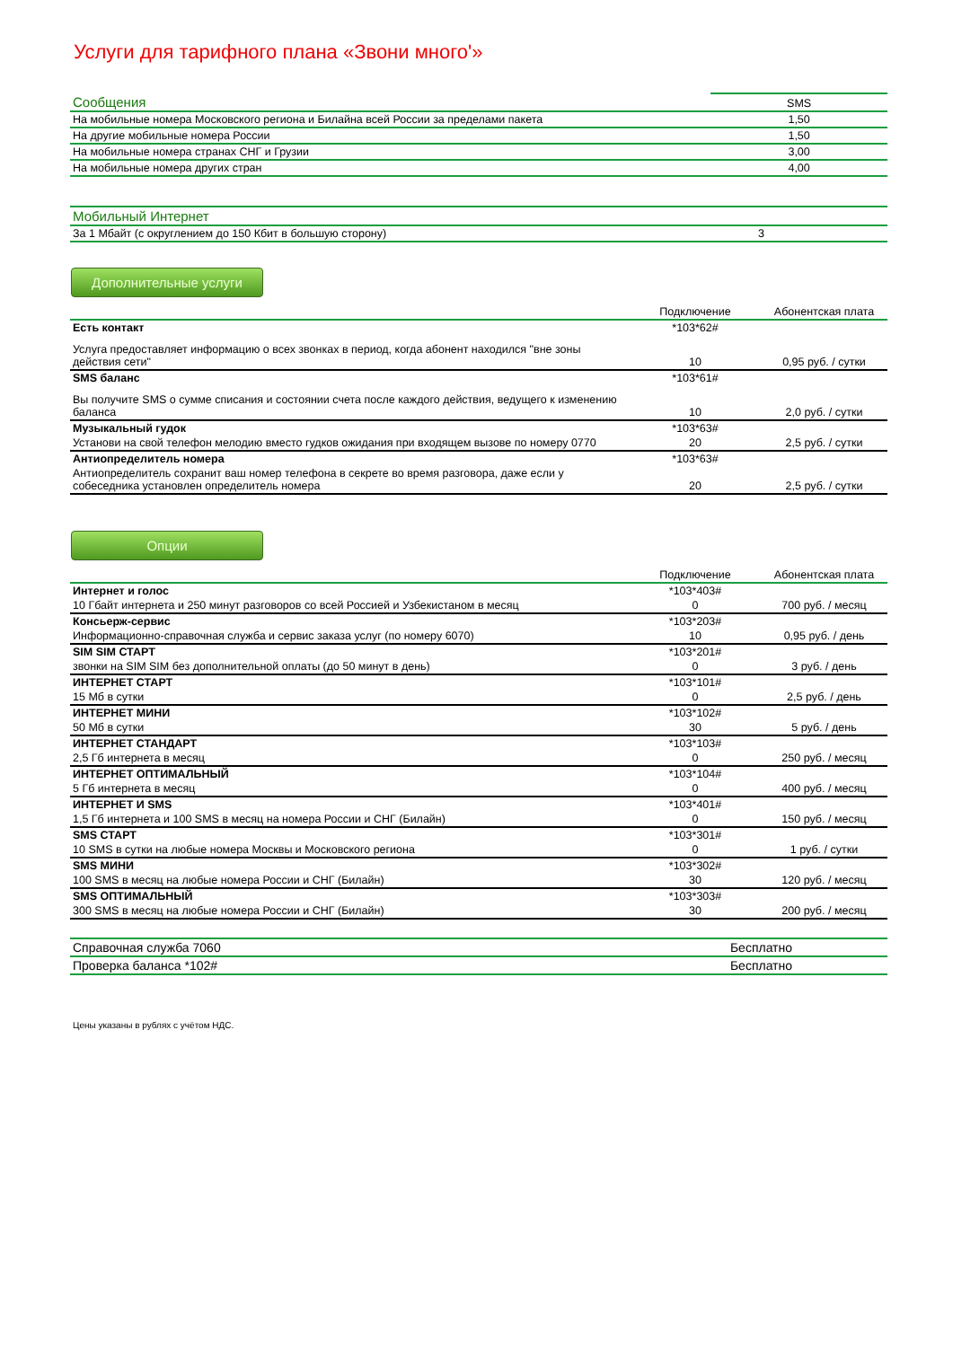Услуги для тарифного плана «Звони много'»
| Сообщения | SMS |
| На мобильные номера Московского региона и Билайна всей России за пределами пакета | 1,50 |
| На другие мобильные номера России | 1,50 |
| На мобильные номера странах СНГ и Грузии | 3,00 |
| На мобильные номера других стран | 4,00 |
| Мобильный Интернет | |
| За 1 Мбайт (с округлением до 150 Кбит в большую сторону) | 3 |
Дополнительные услуги
| | Подключение | Абонентская плата |
| Есть контакт | *103*62# | |
| Услуга предоставляет информацию о всех звонках в период, когда абонент находился "вне зоны действия сети" | 10 | 0,95 руб. / сутки |
| SMS баланс | *103*61# | |
| Вы получите SMS о сумме списания и состоянии счета после каждого действия, ведущего к изменению баланса | 10 | 2,0 руб. / сутки |
| Музыкальный гудок | *103*63# | |
| Установи на свой телефон мелодию вместо гудков ожидания при входящем вызове по номеру 0770 | 20 | 2,5 руб. / сутки |
| Антиопределитель номера | *103*63# | |
| Антиопределитель сохранит ваш номер телефона в секрете во время разговора, даже если у собеседника установлен определитель номера | 20 | 2,5 руб. / сутки |
Опции
| | Подключение | Абонентская плата |
| Интернет и голос | *103*403# | |
| 10 Гбайт интернета и 250 минут разговоров со всей Россией и Узбекистаном в месяц | 0 | 700 руб. / месяц |
| Консьерж-сервис | *103*203# | |
| Информационно-справочная служба и сервис заказа услуг (по номеру 6070) | 10 | 0,95 руб. / день |
| SIM SIM СТАРТ | *103*201# | |
| звонки на SIM SIM без дополнительной оплаты (до 50 минут в день) | 0 | 3 руб. / день |
| ИНТЕРНЕТ СТАРТ | *103*101# | |
| 15 Мб в сутки | 0 | 2,5 руб. / день |
| ИНТЕРНЕТ МИНИ | *103*102# | |
| 50 Мб в сутки | 30 | 5 руб. / день |
| ИНТЕРНЕТ СТАНДАРТ | *103*103# | |
| 2,5 Гб интернета в месяц | 0 | 250 руб. / месяц |
| ИНТЕРНЕТ ОПТИМАЛЬНЫЙ | *103*104# | |
| 5 Гб интернета в месяц | 0 | 400 руб. / месяц |
| ИНТЕРНЕТ И SMS | *103*401# | |
| 1,5 Гб интернета и 100 SMS в месяц на номера России и СНГ (Билайн) | 0 | 150 руб. / месяц |
| SMS СТАРТ | *103*301# | |
| 10 SMS в сутки на любые номера Москвы и Московского региона | 0 | 1 руб. / сутки |
| SMS МИНИ | *103*302# | |
| 100 SMS в месяц на любые номера России и СНГ (Билайн) | 30 | 120 руб. / месяц |
| SMS ОПТИМАЛЬНЫЙ | *103*303# | |
| 300 SMS в месяц на любые номера России и СНГ (Билайн) | 30 | 200 руб. / месяц |
| Справочная служба 7060 | Бесплатно |
| Проверка баланса *102# | Бесплатно |
Цены указаны в рублях с учётом НДС.